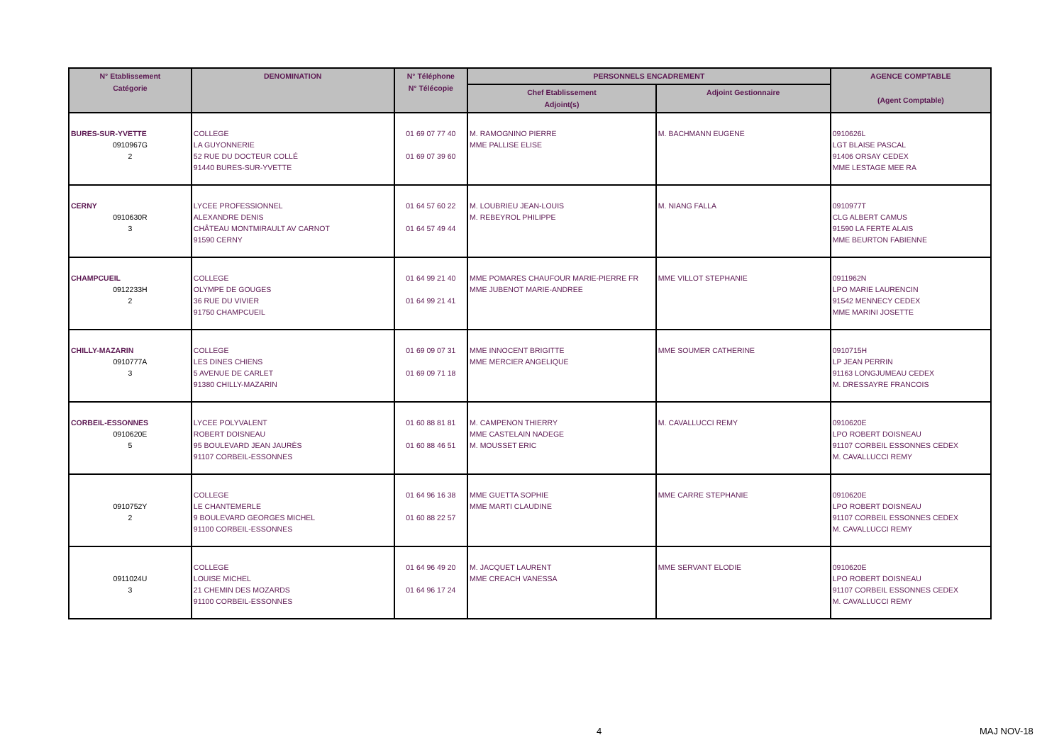| N° Etablissement Catégorie | DENOMINATION | N° Téléphone N° Télécopie | PERSONNELS ENCADREMENT | | AGENCE COMPTABLE (Agent Comptable) |
| --- | --- | --- | --- | --- | --- |
| | | | Chef Etablissement Adjoint(s) | Adjoint Gestionnaire | |
| BURES-SUR-YVETTE 0910967G 2 | COLLEGE LA GUYONNERIE 52 RUE DU DOCTEUR COLLÉ 91440 BURES-SUR-YVETTE | 01 69 07 77 40 01 69 07 39 60 | M. RAMOGNINO PIERRE MME PALLISE ELISE | M. BACHMANN EUGENE | 0910626L LGT BLAISE PASCAL 91406 ORSAY CEDEX MME LESTAGE MEE RA |
| CERNY 0910630R 3 | LYCEE PROFESSIONNEL ALEXANDRE DENIS CHÂTEAU MONTMIRAULT AV CARNOT 91590 CERNY | 01 64 57 60 22 01 64 57 49 44 | M. LOUBRIEU JEAN-LOUIS M. REBEYROL PHILIPPE | M. NIANG FALLA | 0910977T CLG ALBERT CAMUS 91590 LA FERTE ALAIS MME BEURTON FABIENNE |
| CHAMPCUEIL 0912233H 2 | COLLEGE OLYMPE DE GOUGES 36 RUE DU VIVIER 91750 CHAMPCUEIL | 01 64 99 21 40 01 64 99 21 41 | MME POMARES CHAUFOUR MARIE-PIERRE FR MME JUBENOT MARIE-ANDREE | MME VILLOT STEPHANIE | 0911962N LPO MARIE LAURENCIN 91542 MENNECY CEDEX MME MARINI JOSETTE |
| CHILLY-MAZARIN 0910777A 3 | COLLEGE LES DINES CHIENS 5 AVENUE DE CARLET 91380 CHILLY-MAZARIN | 01 69 09 07 31 01 69 09 71 18 | MME INNOCENT BRIGITTE MME MERCIER ANGELIQUE | MME SOUMER CATHERINE | 0910715H LP JEAN PERRIN 91163 LONGJUMEAU CEDEX M. DRESSAYRE FRANCOIS |
| CORBEIL-ESSONNES 0910620E 5 | LYCEE POLYVALENT ROBERT DOISNEAU 95 BOULEVARD JEAN JAURÈS 91107 CORBEIL-ESSONNES | 01 60 88 81 81 01 60 88 46 51 | M. CAMPENON THIERRY MME CASTELAIN NADEGE M. MOUSSET ERIC | M. CAVALLUCCI REMY | 0910620E LPO ROBERT DOISNEAU 91107 CORBEIL ESSONNES CEDEX M. CAVALLUCCI REMY |
| 0910752Y 2 | COLLEGE LE CHANTEMERLE 9 BOULEVARD GEORGES MICHEL 91100 CORBEIL-ESSONNES | 01 64 96 16 38 01 60 88 22 57 | MME GUETTA SOPHIE MME MARTI CLAUDINE | MME CARRE STEPHANIE | 0910620E LPO ROBERT DOISNEAU 91107 CORBEIL ESSONNES CEDEX M. CAVALLUCCI REMY |
| 0911024U 3 | COLLEGE LOUISE MICHEL 21 CHEMIN DES MOZARDS 91100 CORBEIL-ESSONNES | 01 64 96 49 20 01 64 96 17 24 | M. JACQUET LAURENT MME CREACH VANESSA | MME SERVANT ELODIE | 0910620E LPO ROBERT DOISNEAU 91107 CORBEIL ESSONNES CEDEX M. CAVALLUCCI REMY |
4 MAJ NOV-18